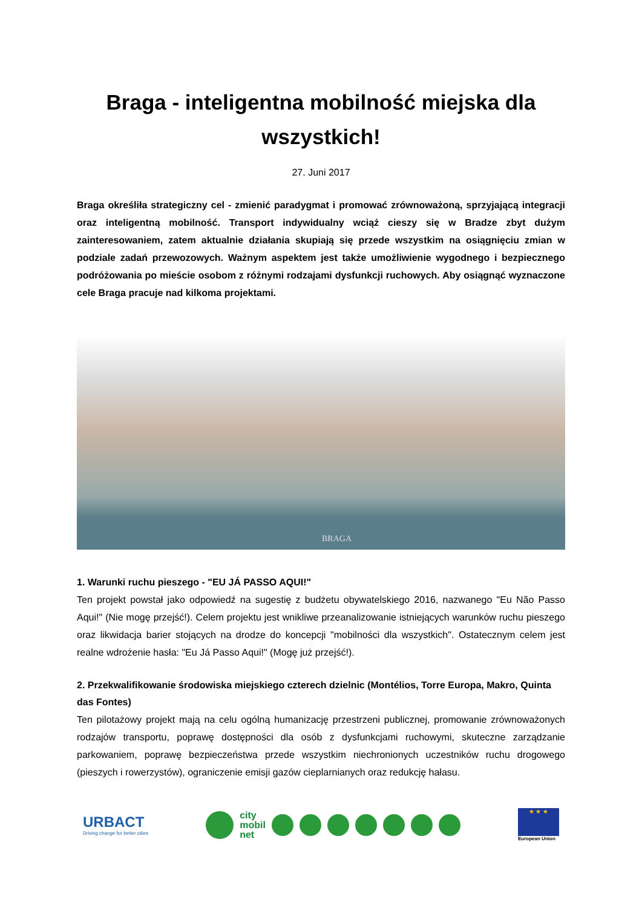Braga - inteligentna mobilność miejska dla wszystkich!
27. Juni 2017
Braga określiła strategiczny cel - zmienić paradygmat i promować zrównoważoną, sprzyjającą integracji oraz inteligentną mobilność. Transport indywidualny wciąż cieszy się w Bradze zbyt dużym zainteresowaniem, zatem aktualnie działania skupiają się przede wszystkim na osiągnięciu zmian w podziale zadań przewozowych. Ważnym aspektem jest także umożliwienie wygodnego i bezpiecznego podróżowania po mieście osobom z różnymi rodzajami dysfunkcji ruchowych. Aby osiągnąć wyznaczone cele Braga pracuje nad kilkoma projektami.
BRAGA
1. Warunki ruchu pieszego - "EU JÁ PASSO AQUI!"
Ten projekt powstał jako odpowiedź na sugestię z budżetu obywatelskiego 2016, nazwanego "Eu Não Passo Aqui!" (Nie mogę przejść!). Celem projektu jest wnikliwe przeanalizowanie istniejących warunków ruchu pieszego oraz likwidacja barier stojących na drodze do koncepcji "mobilności dla wszystkich". Ostatecznym celem jest realne wdrożenie hasła: "Eu Já Passo Aqui!" (Mogę już przejść!).
2. Przekwalifikowanie środowiska miejskiego czterech dzielnic (Montélios, Torre Europa, Makro, Quinta das Fontes)
Ten pilotażowy projekt mają na celu ogólną humanizację przestrzeni publicznej, promowanie zrównoważonych rodzajów transportu, poprawę dostępności dla osób z dysfunkcjami ruchowymi, skuteczne zarządzanie parkowaniem, poprawę bezpieczeństwa przede wszystkim niechronionych uczestników ruchu drogowego (pieszych i rowerzystów), ograniczenie emisji gazów cieplarnianych oraz redukcję hałasu.
URBACT
Driving change for better cities
city
mobil
net
★ ★ ★
European Union